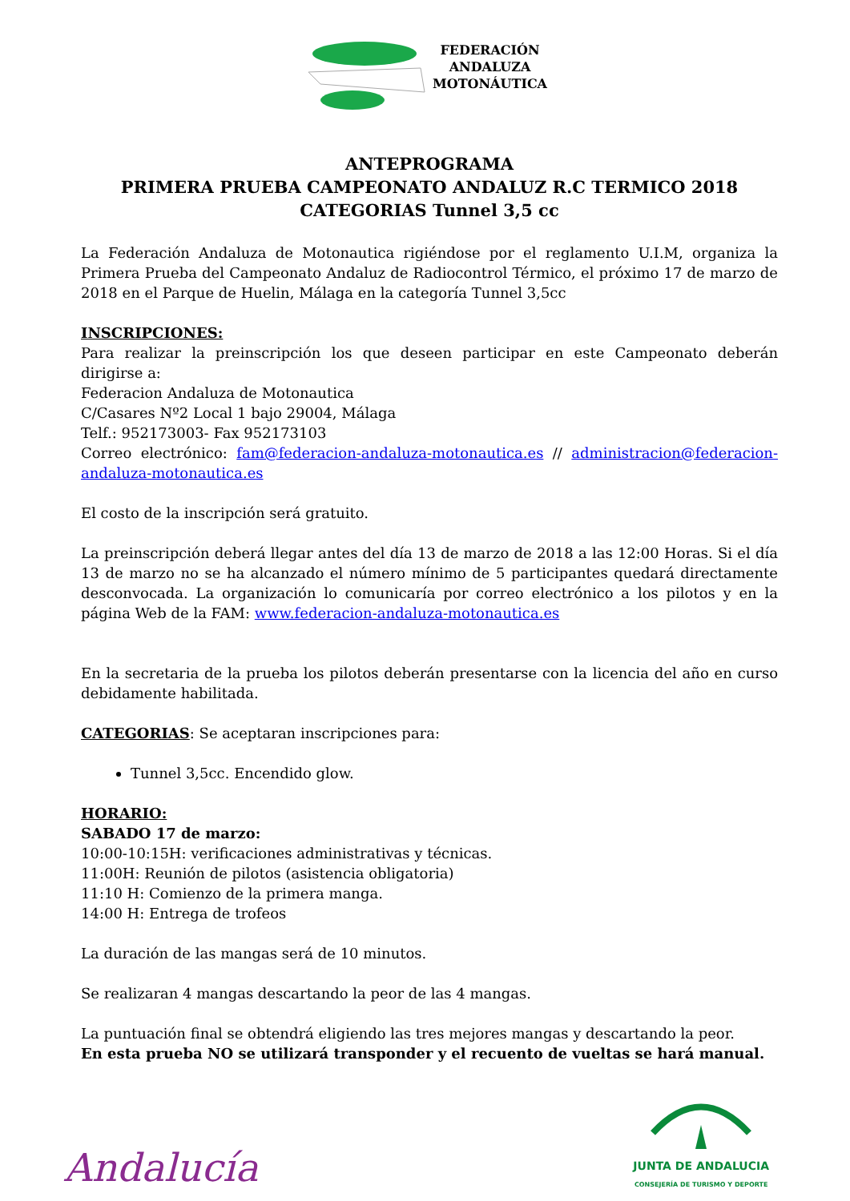FEDERACIÓN
ANDALUZA
MOTONÁUTICA
ANTEPROGRAMA
PRIMERA PRUEBA CAMPEONATO ANDALUZ R.C TERMICO 2018
CATEGORIAS Tunnel 3,5 cc
La Federación Andaluza de Motonautica rigiéndose por el reglamento U.I.M, organiza la Primera Prueba del Campeonato Andaluz de Radiocontrol Térmico, el próximo 17 de marzo de 2018 en el Parque de Huelin, Málaga en la categoría Tunnel 3,5cc
INSCRIPCIONES:
Para realizar la preinscripción los que deseen participar en este Campeonato deberán dirigirse a:
Federacion Andaluza de Motonautica
C/Casares Nº2 Local 1 bajo 29004, Málaga
Telf.: 952173003- Fax 952173103
Correo electrónico: fam@federacion-andaluza-motonautica.es // administracion@federacion-andaluza-motonautica.es
El costo de la inscripción será gratuito.
La preinscripción deberá llegar antes del día 13 de marzo de 2018 a las 12:00 Horas. Si el día 13 de marzo no se ha alcanzado el número mínimo de 5 participantes quedará directamente desconvocada. La organización lo comunicaría por correo electrónico a los pilotos y en la página Web de la FAM: www.federacion-andaluza-motonautica.es
En la secretaria de la prueba los pilotos deberán presentarse con la licencia del año en curso debidamente habilitada.
CATEGORIAS: Se aceptaran inscripciones para:
Tunnel 3,5cc. Encendido glow.
HORARIO:
SABADO 17 de marzo:
10:00-10:15H: verificaciones administrativas y técnicas.
11:00H: Reunión de pilotos (asistencia obligatoria)
11:10 H: Comienzo de la primera manga.
14:00 H: Entrega de trofeos
La duración de las mangas será de 10 minutos.
Se realizaran 4 mangas descartando la peor de las 4 mangas.
La puntuación final se obtendrá eligiendo las tres mejores mangas y descartando la peor.
En esta prueba NO se utilizará transponder y el recuento de vueltas se hará manual.
Andalucía
JUNTA DE ANDALUCIA
CONSEJERÍA DE TURISMO Y DEPORTE